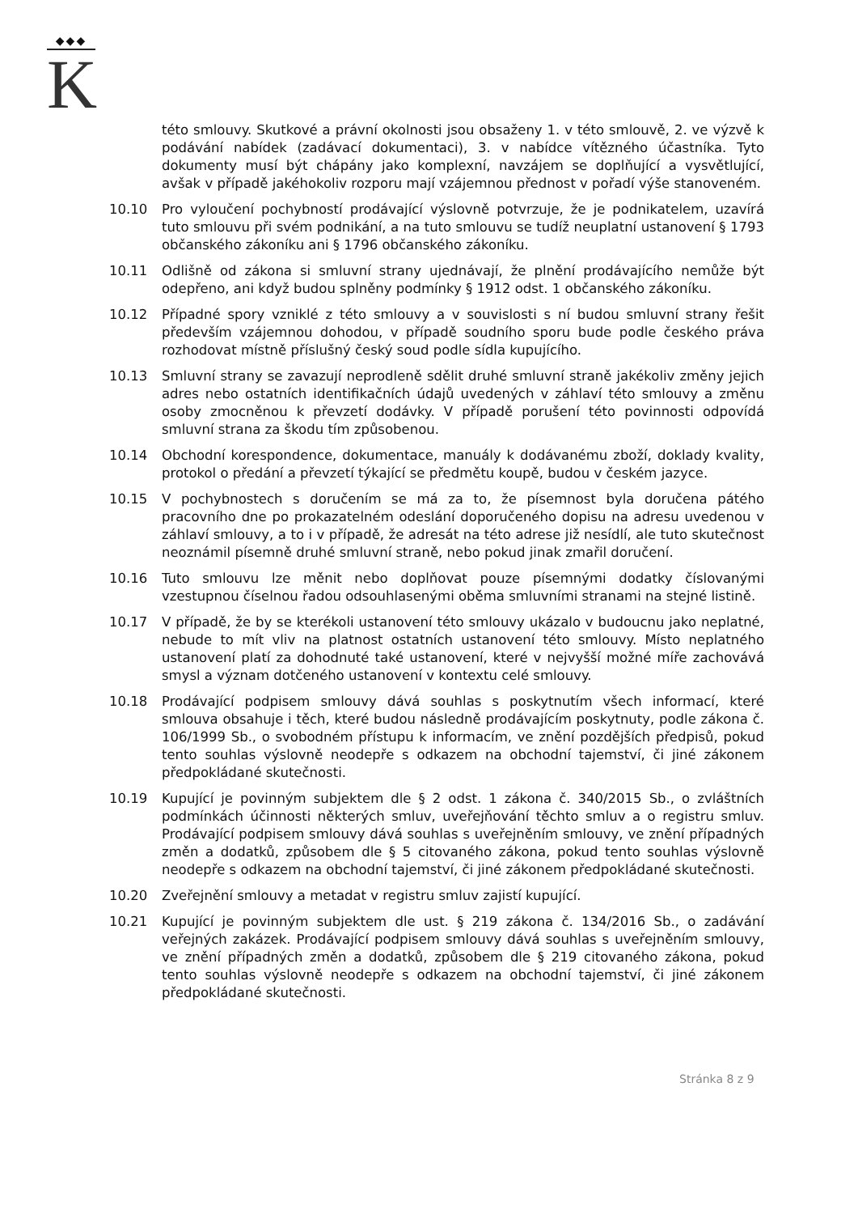◆◆◆
K
této smlouvy. Skutkové a právní okolnosti jsou obsaženy 1. v této smlouvě, 2. ve výzvě k podávání nabídek (zadávací dokumentaci), 3. v nabídce vítězného účastníka. Tyto dokumenty musí být chápány jako komplexní, navzájem se doplňující a vysvětlující, avšak v případě jakéhokoliv rozporu mají vzájemnou přednost v pořadí výše stanoveném.
10.10 Pro vyloučení pochybností prodávající výslovně potvrzuje, že je podnikatelem, uzavírá tuto smlouvu při svém podnikání, a na tuto smlouvu se tudíž neuplatní ustanovení § 1793 občanského zákoníku ani § 1796 občanského zákoníku.
10.11 Odlišně od zákona si smluvní strany ujednávají, že plnění prodávajícího nemůže být odepřeno, ani když budou splněny podmínky § 1912 odst. 1 občanského zákoníku.
10.12 Případné spory vzniklé z této smlouvy a v souvislosti s ní budou smluvní strany řešit především vzájemnou dohodou, v případě soudního sporu bude podle českého práva rozhodovat místně příslušný český soud podle sídla kupujícího.
10.13 Smluvní strany se zavazují neprodleně sdělit druhé smluvní straně jakékoliv změny jejich adres nebo ostatních identifikačních údajů uvedených v záhlaví této smlouvy a změnu osoby zmocněnou k převzetí dodávky. V případě porušení této povinnosti odpovídá smluvní strana za škodu tím způsobenou.
10.14 Obchodní korespondence, dokumentace, manuály k dodávanému zboží, doklady kvality, protokol o předání a převzetí týkající se předmětu koupě, budou v českém jazyce.
10.15 V pochybnostech s doručením se má za to, že písemnost byla doručena pátého pracovního dne po prokazatelném odeslání doporučeného dopisu na adresu uvedenou v záhlaví smlouvy, a to i v případě, že adresát na této adrese již nesídlí, ale tuto skutečnost neoznámil písemně druhé smluvní straně, nebo pokud jinak zmařil doručení.
10.16 Tuto smlouvu lze měnit nebo doplňovat pouze písemnými dodatky číslovanými vzestupnou číselnou řadou odsouhlasenými oběma smluvními stranami na stejné listině.
10.17 V případě, že by se kterékoli ustanovení této smlouvy ukázalo v budoucnu jako neplatné, nebude to mít vliv na platnost ostatních ustanovení této smlouvy. Místo neplatného ustanovení platí za dohodnuté také ustanovení, které v nejvyšší možné míře zachovává smysl a význam dotčeného ustanovení v kontextu celé smlouvy.
10.18 Prodávající podpisem smlouvy dává souhlas s poskytnutím všech informací, které smlouva obsahuje i těch, které budou následně prodávajícím poskytnuty, podle zákona č. 106/1999 Sb., o svobodném přístupu k informacím, ve znění pozdějších předpisů, pokud tento souhlas výslovně neodepře s odkazem na obchodní tajemství, či jiné zákonem předpokládané skutečnosti.
10.19 Kupující je povinným subjektem dle § 2 odst. 1 zákona č. 340/2015 Sb., o zvláštních podmínkách účinnosti některých smluv, uveřejňování těchto smluv a o registru smluv. Prodávající podpisem smlouvy dává souhlas s uveřejněním smlouvy, ve znění případných změn a dodatků, způsobem dle § 5 citovaného zákona, pokud tento souhlas výslovně neodepře s odkazem na obchodní tajemství, či jiné zákonem předpokládané skutečnosti.
10.20 Zveřejnění smlouvy a metadat v registru smluv zajistí kupující.
10.21 Kupující je povinným subjektem dle ust. § 219 zákona č. 134/2016 Sb., o zadávání veřejných zakázek. Prodávající podpisem smlouvy dává souhlas s uveřejněním smlouvy, ve znění případných změn a dodatků, způsobem dle § 219 citovaného zákona, pokud tento souhlas výslovně neodepře s odkazem na obchodní tajemství, či jiné zákonem předpokládané skutečnosti.
Stránka 8 z 9